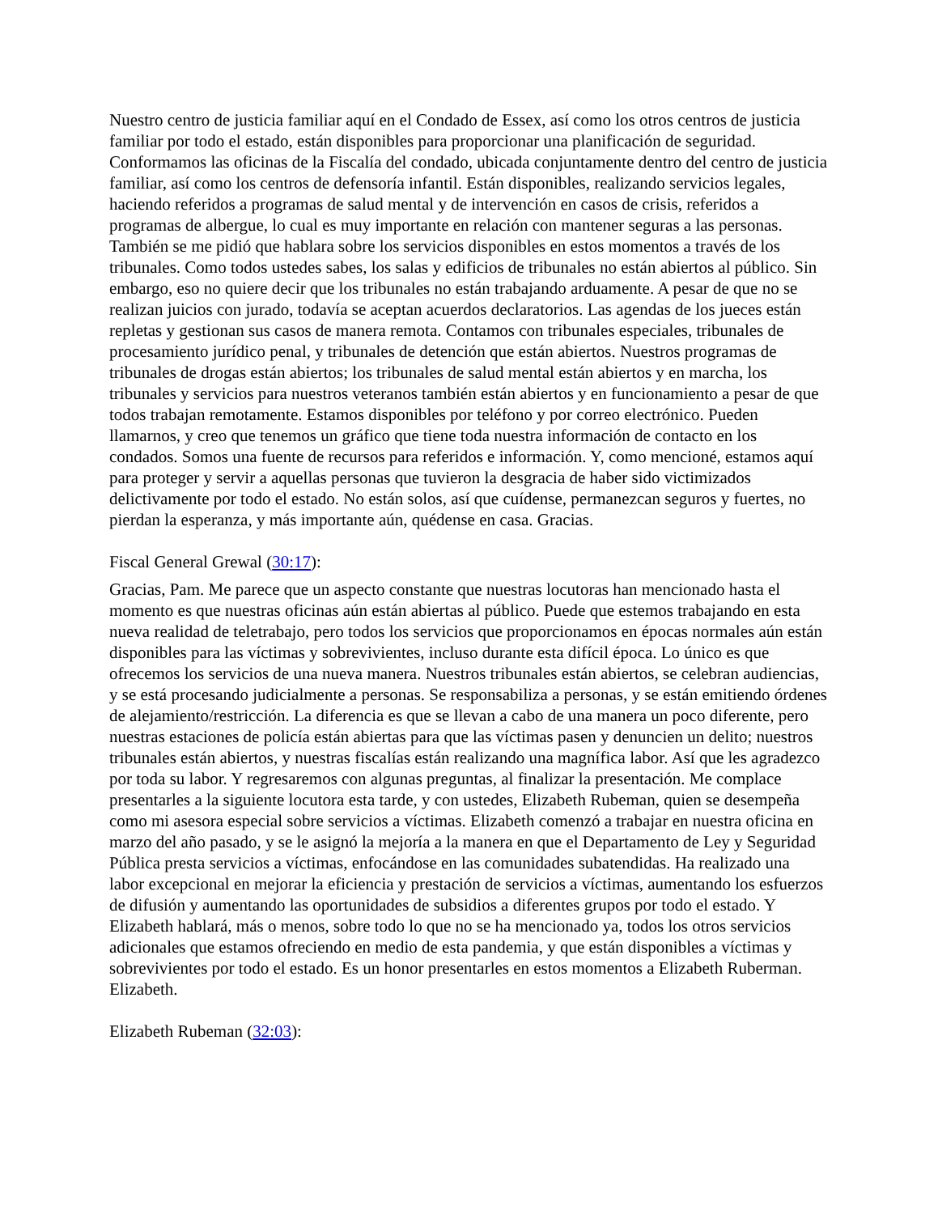Nuestro centro de justicia familiar aquí en el Condado de Essex, así como los otros centros de justicia familiar por todo el estado, están disponibles para proporcionar una planificación de seguridad. Conformamos las oficinas de la Fiscalía del condado, ubicada conjuntamente dentro del centro de justicia familiar, así como los centros de defensoría infantil. Están disponibles, realizando servicios legales, haciendo referidos a programas de salud mental y de intervención en casos de crisis, referidos a programas de albergue, lo cual es muy importante en relación con mantener seguras a las personas. También se me pidió que hablara sobre los servicios disponibles en estos momentos a través de los tribunales. Como todos ustedes sabes, los salas y edificios de tribunales no están abiertos al público. Sin embargo, eso no quiere decir que los tribunales no están trabajando arduamente. A pesar de que no se realizan juicios con jurado, todavía se aceptan acuerdos declaratorios. Las agendas de los jueces están repletas y gestionan sus casos de manera remota. Contamos con tribunales especiales, tribunales de procesamiento jurídico penal, y tribunales de detención que están abiertos. Nuestros programas de tribunales de drogas están abiertos; los tribunales de salud mental están abiertos y en marcha, los tribunales y servicios para nuestros veteranos también están abiertos y en funcionamiento a pesar de que todos trabajan remotamente. Estamos disponibles por teléfono y por correo electrónico. Pueden llamarnos, y creo que tenemos un gráfico que tiene toda nuestra información de contacto en los condados. Somos una fuente de recursos para referidos e información. Y, como mencioné, estamos aquí para proteger y servir a aquellas personas que tuvieron la desgracia de haber sido victimizados delictivamente por todo el estado. No están solos, así que cuídense, permanezcan seguros y fuertes, no pierdan la esperanza, y más importante aún, quédense en casa. Gracias.
Fiscal General Grewal (30:17):
Gracias, Pam. Me parece que un aspecto constante que nuestras locutoras han mencionado hasta el momento es que nuestras oficinas aún están abiertas al público. Puede que estemos trabajando en esta nueva realidad de teletrabajo, pero todos los servicios que proporcionamos en épocas normales aún están disponibles para las víctimas y sobrevivientes, incluso durante esta difícil época. Lo único es que ofrecemos los servicios de una nueva manera. Nuestros tribunales están abiertos, se celebran audiencias, y se está procesando judicialmente a personas. Se responsabiliza a personas, y se están emitiendo órdenes de alejamiento/restricción. La diferencia es que se llevan a cabo de una manera un poco diferente, pero nuestras estaciones de policía están abiertas para que las víctimas pasen y denuncien un delito; nuestros tribunales están abiertos, y nuestras fiscalías están realizando una magnífica labor. Así que les agradezco por toda su labor. Y regresaremos con algunas preguntas, al finalizar la presentación. Me complace presentarles a la siguiente locutora esta tarde, y con ustedes, Elizabeth Rubeman, quien se desempeña como mi asesora especial sobre servicios a víctimas. Elizabeth comenzó a trabajar en nuestra oficina en marzo del año pasado, y se le asignó la mejoría a la manera en que el Departamento de Ley y Seguridad Pública presta servicios a víctimas, enfocándose en las comunidades subatendidas. Ha realizado una labor excepcional en mejorar la eficiencia y prestación de servicios a víctimas, aumentando los esfuerzos de difusión y aumentando las oportunidades de subsidios a diferentes grupos por todo el estado. Y Elizabeth hablará, más o menos, sobre todo lo que no se ha mencionado ya, todos los otros servicios adicionales que estamos ofreciendo en medio de esta pandemia, y que están disponibles a víctimas y sobrevivientes por todo el estado. Es un honor presentarles en estos momentos a Elizabeth Ruberman. Elizabeth.
Elizabeth Rubeman (32:03):